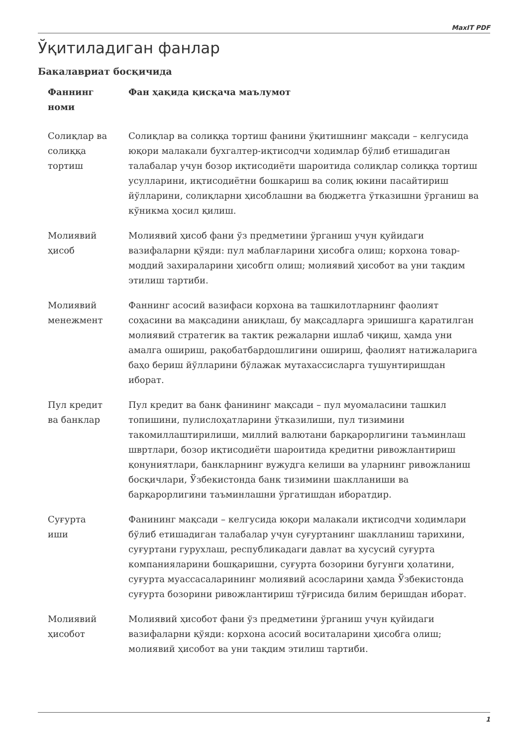MaxIT PDF
Ўқитиладиган фанлар
Бакалавриат босқичида
| Фаннинг номи | Фан ҳақида қисқача маълумот |
| --- | --- |
| Солиқлар ва солиққа тортиш | Солиқлар ва солиққа тортиш фанини ўқитишнинг мақсади – келгусида юқори малакали бухгалтер-иқтисодчи ходимлар бўлиб етишадиган талабалар учун бозор иқтисодиёти шароитида солиқлар солиққа тортиш усулларини, иқтисодиётни бошкариш ва солиқ юкини пасайтириш йўлларини, солиқларни ҳисоблашни ва бюджетга ўтказишни ўрганиш ва кўникма ҳосил қилиш. |
| Молиявий ҳисоб | Молиявий ҳисоб фани ўз предметини ўрганиш учун қуйидаги вазифаларни қўяди: пул маблағларини ҳисобга олиш; корхона товар-моддий захираларини ҳисобгп олиш; молиявий ҳисобот ва уни тақдим этилиш тартиби. |
| Молиявий менежмент | Фаннинг асосий вазифаси корхона ва ташкилотларнинг фаолият соҳасини ва мақсадини аниқлаш, бу мақсадларга эришишга қаратилган молиявий стратегик ва тактик режаларни ишлаб чиқиш, ҳамда уни амалга ошириш, рақобатбардошлигини ошириш, фаолият натижаларига баҳо бериш йўлларини бўлажак мутахассисларга тушунтиришдан иборат. |
| Пул кредит ва банклар | Пул кредит ва банк фанининг мақсади – пул муомаласини ташкил топишини, пулислоҳатларини ўтказилиши, пул тизимини такомиллаштирилиши, миллий валютани барқарорлигини таъминлаш швртлари, бозор иқтисодиёти шароитида кредитни ривожлантириш қонуниятлари, банкларнинг вужудга келиши ва уларнинг ривожланиш босқичлари, Ўзбекистонда банк тизимини шаклланиши ва барқарорлигини таъминлашни ўргатишдан иборатдир. |
| Суғурта иши | Фанининг мақсади – келгусида юқори малакали иқтисодчи ходимлари бўлиб етишадиган талабалар учун суғуртанинг шаклланиш тарихини, суғуртани гурухлаш, республикадаги давлат ва хусусий суғурта компанияларини бошқаришни, суғурта бозорини бугунги ҳолатини, суғурта муассасаларининг молиявий асосларини ҳамда Ўзбекистонда суғурта бозорини ривожлантириш тўғрисида билим беришдан иборат. |
| Молиявий ҳисобот | Молиявий ҳисобот фани ўз предметини ўрганиш учун қуйидаги вазифаларни қўяди: корхона асосий воситаларини ҳисобга олиш; молиявий ҳисобот ва уни тақдим этилиш тартиби. |
1